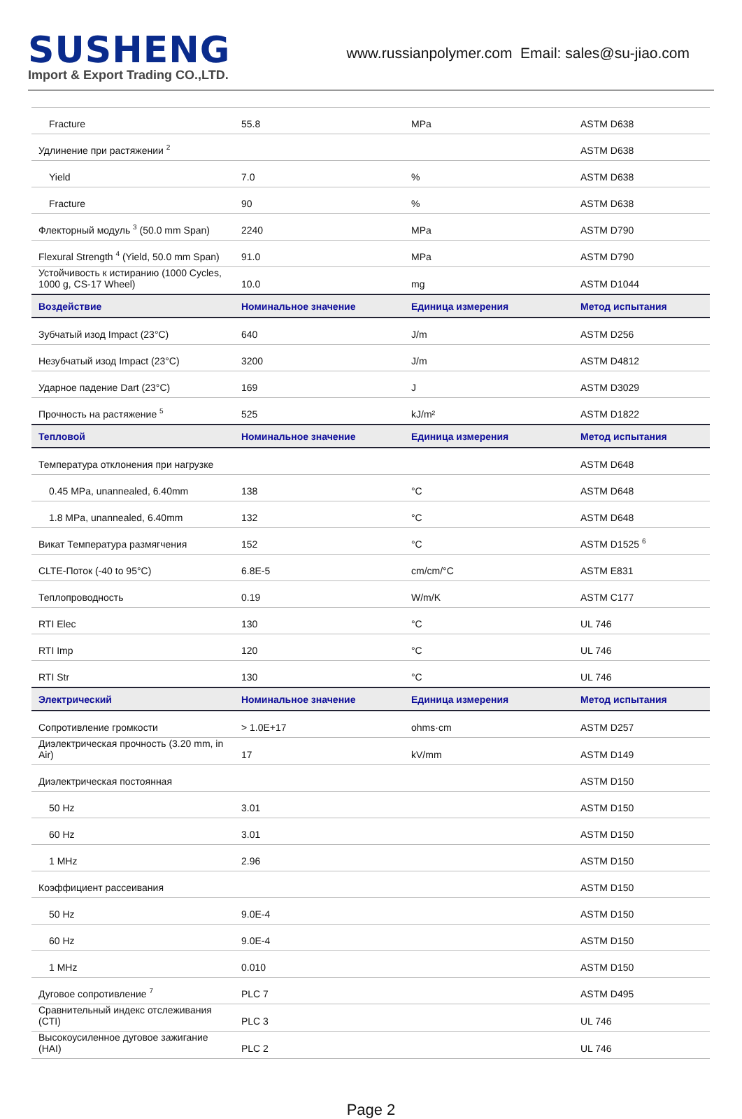SUSHENG
Import & Export Trading CO.,LTD.
www.russianpolymer.com Email: sales@su-jiao.com
| Fracture | 55.8 | MPa | ASTM D638 |
| Удлинение при растяжении <sup>2</sup> | | | ASTM D638 |
| Yield | 7.0 | % | ASTM D638 |
| Fracture | 90 | % | ASTM D638 |
| Флекторный модуль <sup>3</sup> (50.0 mm Span) | 2240 | MPa | ASTM D790 |
| Flexural Strength <sup>4</sup> (Yield, 50.0 mm Span) | 91.0 | MPa | ASTM D790 |
| Устойчивость к истиранию (1000 Cycles, 1000 g, CS-17 Wheel) | 10.0 | mg | ASTM D1044 |
| Воздействие | Номинальное значение | Единица измерения | Метод испытания |
| Зубчатый изод Impact (23°C) | 640 | J/m | ASTM D256 |
| Незубчатый изод Impact (23°C) | 3200 | J/m | ASTM D4812 |
| Ударное падение Dart (23°C) | 169 | J | ASTM D3029 |
| Прочность на растяжение <sup>5</sup> | 525 | kJ/m² | ASTM D1822 |
| Тепловой | Номинальное значение | Единица измерения | Метод испытания |
| Температура отклонения при нагрузке | | | ASTM D648 |
| 0.45 MPa, unannealed, 6.40mm | 138 | °C | ASTM D648 |
| 1.8 MPa, unannealed, 6.40mm | 132 | °C | ASTM D648 |
| Викат Температура размягчения | 152 | °C | ASTM D1525 <sup>6</sup> |
| CLTE-Поток (-40 to 95°C) | 6.8E-5 | cm/cm/°C | ASTM E831 |
| Теплопроводность | 0.19 | W/m/K | ASTM C177 |
| RTI Elec | 130 | °C | UL 746 |
| RTI Imp | 120 | °C | UL 746 |
| RTI Str | 130 | °C | UL 746 |
| Электрический | Номинальное значение | Единица измерения | Метод испытания |
| Сопротивление громкости | > 1.0E+17 | ohms·cm | ASTM D257 |
| Диэлектрическая прочность (3.20 mm, in Air) | 17 | kV/mm | ASTM D149 |
| Диэлектрическая постоянная | | | ASTM D150 |
| 50 Hz | 3.01 | | ASTM D150 |
| 60 Hz | 3.01 | | ASTM D150 |
| 1 MHz | 2.96 | | ASTM D150 |
| Коэффициент рассеивания | | | ASTM D150 |
| 50 Hz | 9.0E-4 | | ASTM D150 |
| 60 Hz | 9.0E-4 | | ASTM D150 |
| 1 MHz | 0.010 | | ASTM D150 |
| Дуговое сопротивление <sup>7</sup> | PLC 7 | | ASTM D495 |
| Сравнительный индекс отслеживания (CTI) | PLC 3 | | UL 746 |
| Высокоусиленное дуговое зажигание (HAI) | PLC 2 | | UL 746 |
Page 2